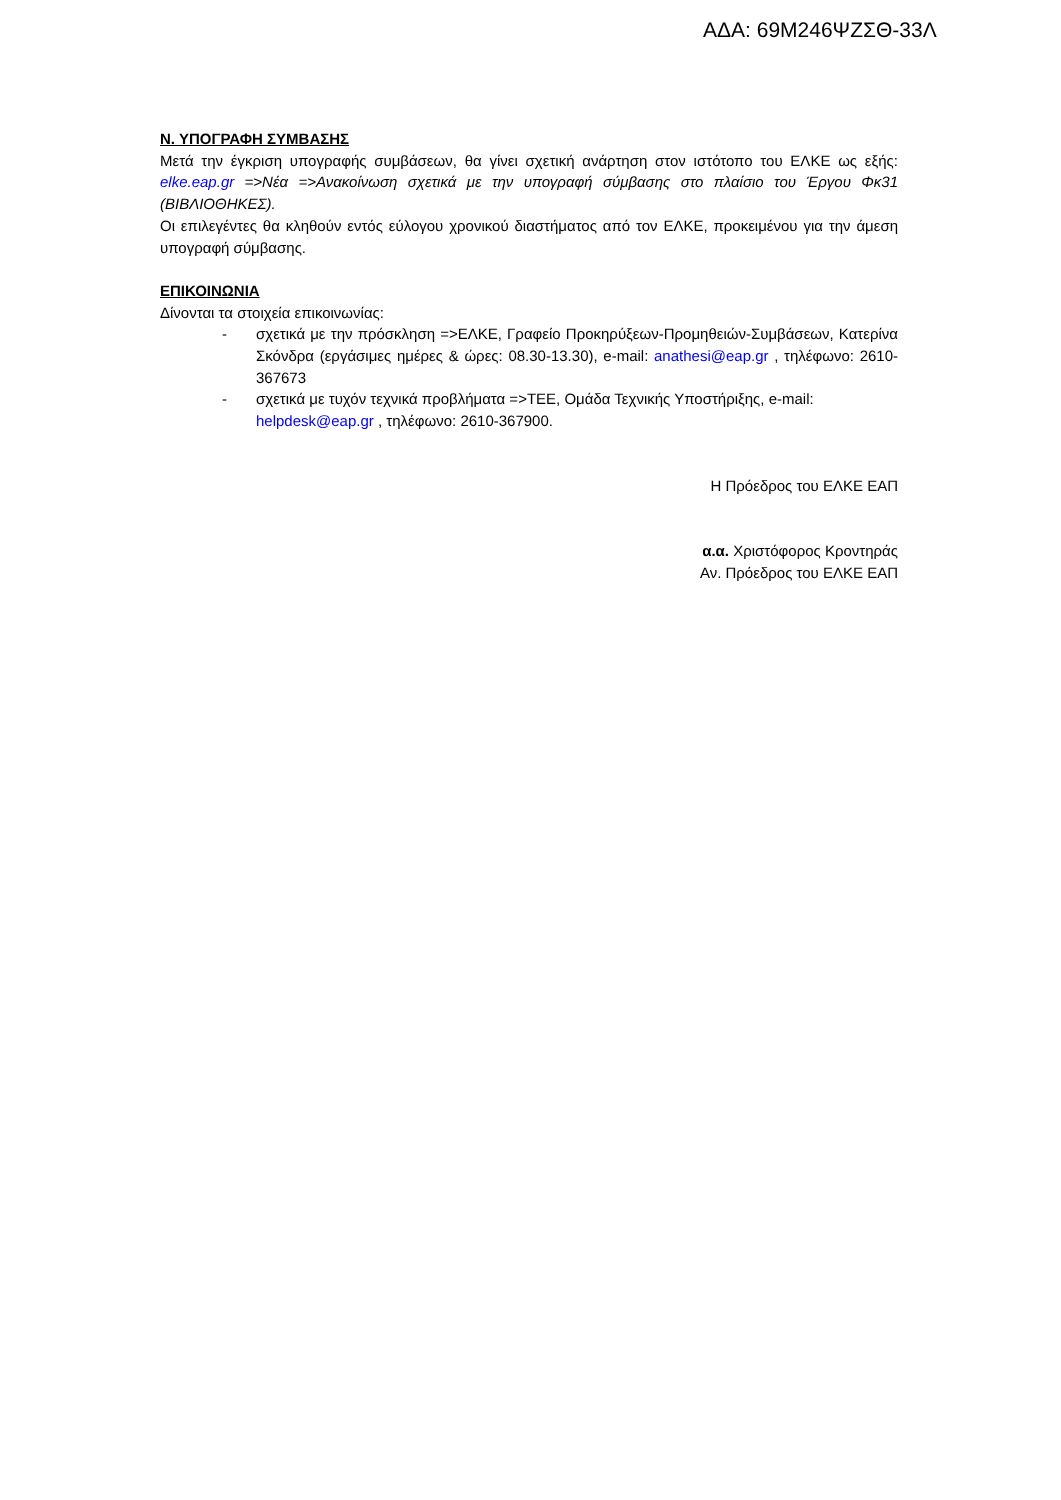ΑΔΑ: 69Μ246ΨΖΣΘ-33Λ
Ν. ΥΠΟΓΡΑΦΗ ΣΥΜΒΑΣΗΣ
Μετά την έγκριση υπογραφής συμβάσεων, θα γίνει σχετική ανάρτηση στον ιστότοπο του ΕΛΚΕ ως εξής: elke.eap.gr =>Νέα =>Ανακοίνωση σχετικά με την υπογραφή σύμβασης στο πλαίσιο του Έργου Φκ31 (ΒΙΒΛΙΟΘΗΚΕΣ).
Οι επιλεγέντες θα κληθούν εντός εύλογου χρονικού διαστήματος από τον ΕΛΚΕ, προκειμένου για την άμεση υπογραφή σύμβασης.
ΕΠΙΚΟΙΝΩΝΙΑ
Δίνονται τα στοιχεία επικοινωνίας:
- σχετικά με την πρόσκληση =>ΕΛΚΕ, Γραφείο Προκηρύξεων-Προμηθειών-Συμβάσεων, Κατερίνα Σκόνδρα (εργάσιμες ημέρες & ώρες: 08.30-13.30), e-mail: anathesi@eap.gr , τηλέφωνο: 2610-367673
- σχετικά με τυχόν τεχνικά προβλήματα =>ΤΕΕ, Ομάδα Τεχνικής Υποστήριξης, e-mail: helpdesk@eap.gr , τηλέφωνο: 2610-367900.
Η Πρόεδρος του ΕΛΚΕ ΕΑΠ
α.α. Χριστόφορος Κροντηράς
Αν. Πρόεδρος του ΕΛΚΕ ΕΑΠ